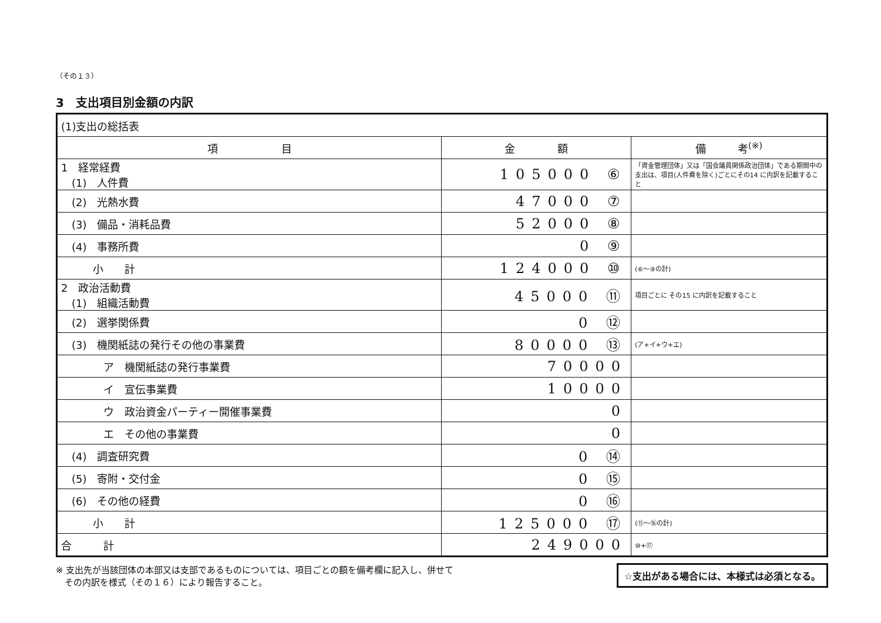（その１３）
3　支出項目別金額の内訳
| (1)支出の総括表 | | |
| 項 目 | 金 額 | 備 考<sup>(※)</sup> |
| 1 経常経費 (1) 人件費 | 105000 ⑥ | 「資金管理団体」又は「国会議員関係政治団体」である期間中の支出は、項目(人件費を除く)ごとにその14 に内訳を記載すること |
| (2) 光熱水費 | 47000 ⑦ | |
| (3) 備品・消耗品費 | 52000 ⑧ | |
| (4) 事務所費 | 0 ⑨ | |
| 小 計 | 124000 ⑩ | (⑥～⑨の計) |
| 2 政治活動費 (1) 組織活動費 | 45000 ⑪ | 項目ごとに その15 に内訳を記載すること |
| (2) 選挙関係費 | 0 ⑫ | |
| (3) 機関紙誌の発行その他の事業費 | 80000 ⑬ | (ア+イ+ウ+エ) |
| ア 機関紙誌の発行事業費 | 70000 | |
| イ 宣伝事業費 | 10000 | |
| ウ 政治資金パーティー開催事業費 | 0 | |
| エ その他の事業費 | 0 | |
| (4) 調査研究費 | 0 ⑭ | |
| (5) 寄附・交付金 | 0 ⑮ | |
| (6) その他の経費 | 0 ⑯ | |
| 小 計 | 125000 ⑰ | (⑪～⑯の計) |
| 合 計 | 249000 | ⑩+⑰ |
※ 支出先が当該団体の本部又は支部であるものについては、項目ごとの額を備考欄に記入し、併せて
　その内訳を様式（その１６）により報告すること。
☆支出がある場合には、本様式は必須となる。